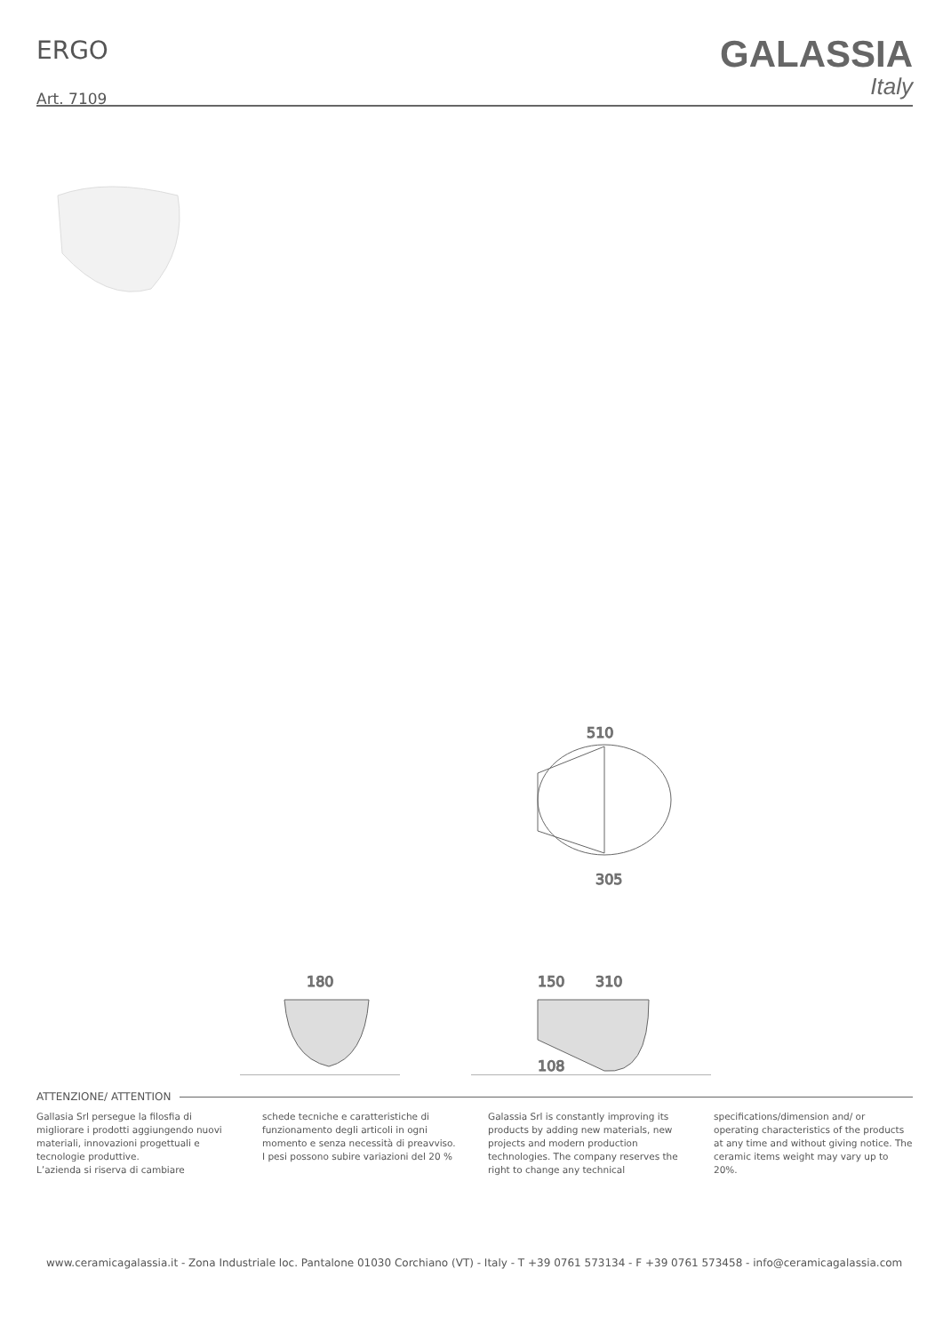ERGO
Art. 7109
GALASSIA
Italy
510
305
180
150
310
108
ATTENZIONE/ ATTENTION
Gallasia Srl persegue la filosfia di migliorare i prodotti aggiungendo nuovi materiali, innovazioni progettuali e tecnologie produttive.
L’azienda si riserva di cambiare
schede tecniche e caratteristiche di funzionamento degli articoli in ogni momento e senza necessità di preavviso.
I pesi possono subire variazioni del 20 %
Galassia Srl is constantly improving its products by adding new materials, new projects and modern production technologies. The company reserves the right to change any technical
specifications/dimension and/ or operating characteristics of the products at any time and without giving notice. The ceramic items weight may vary up to 20%.
www.ceramicagalassia.it - Zona Industriale loc. Pantalone 01030 Corchiano (VT) - Italy - T +39 0761 573134 - F +39 0761 573458 - info@ceramicagalassia.com